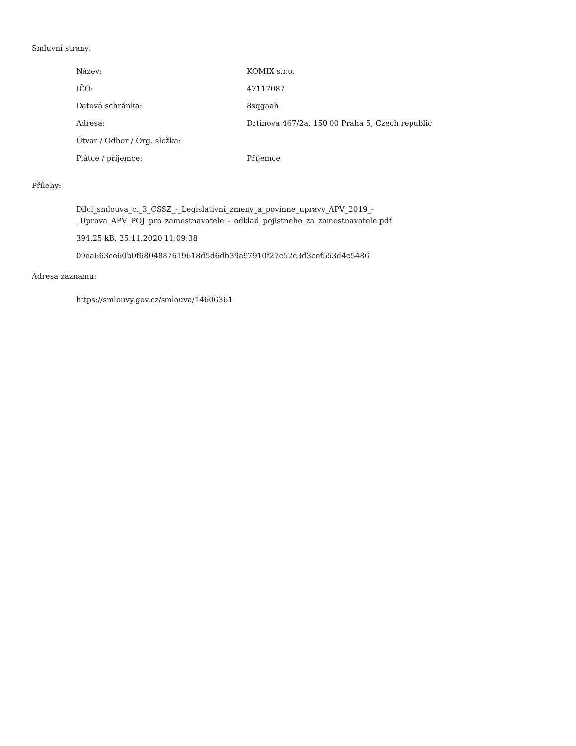Smluvní strany:
| Název: | KOMIX s.r.o. |
| IČO: | 47117087 |
| Datová schránka: | 8sqgaah |
| Adresa: | Drtinova 467/2a, 150 00 Praha 5, Czech republic |
| Útvar / Odbor / Org. složka: | |
| Plátce / příjemce: | Příjemce |
Přílohy:
Dilci_smlouva_c._3_CSSZ_-_Legislativni_zmeny_a_povinne_upravy_APV_2019_-
_Uprava_APV_POJ_pro_zamestnavatele_-_odklad_pojistneho_za_zamestnavatele.pdf
394.25 kB, 25.11.2020 11:09:38
09ea663ce60b0f6804887619618d5d6db39a97910f27c52c3d3cef553d4c5486
Adresa záznamu:
https://smlouvy.gov.cz/smlouva/14606361